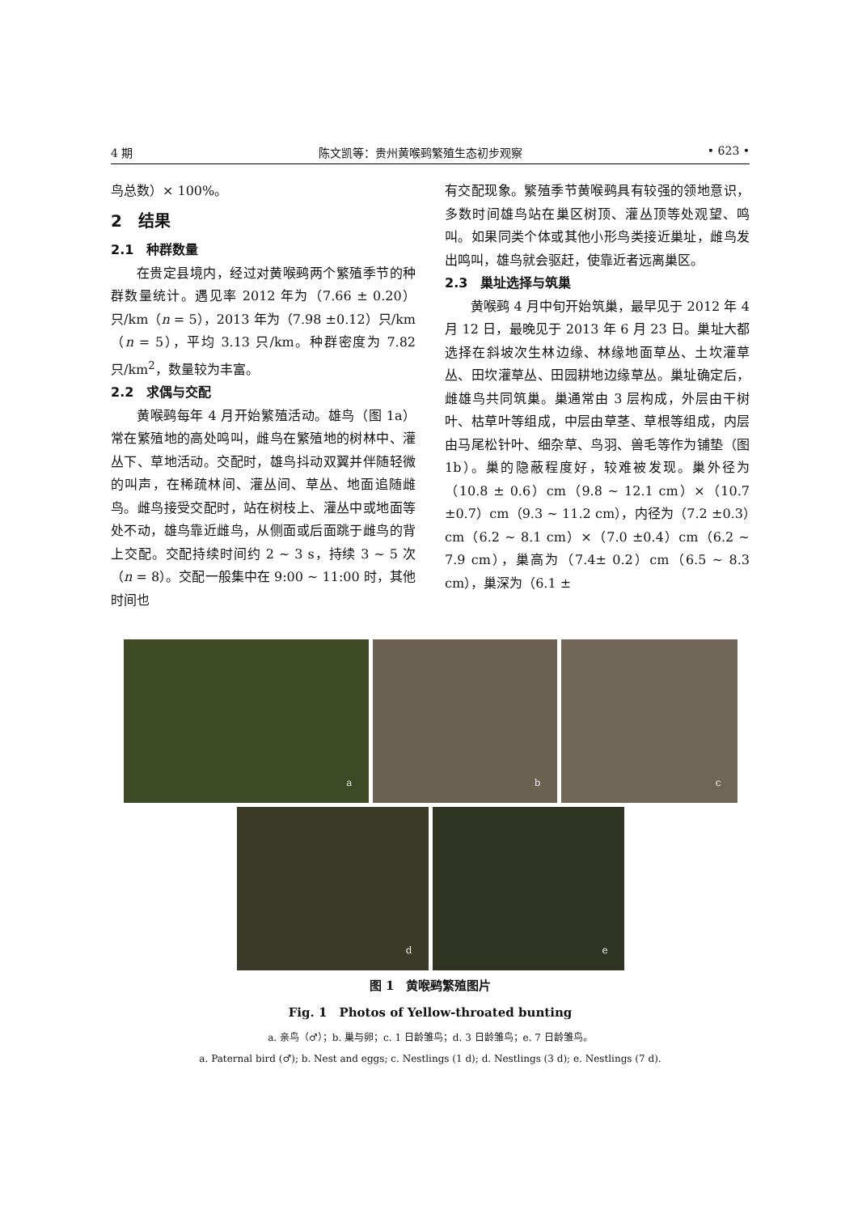4 期 陈文凯等：贵州黄喉鹀繁殖生态初步观察 • 623 •
鸟总数）× 100%。
2　结果
2.1　种群数量
在贵定县境内，经过对黄喉鹀两个繁殖季节的种群数量统计。遇见率 2012 年为（7.66 ± 0.20）只/km（n = 5），2013 年为（7.98 ±0.12）只/km（n = 5），平均 3.13 只/km。种群密度为 7.82 只/km<sup>2</sup>，数量较为丰富。
2.2　求偶与交配
黄喉鹀每年 4 月开始繁殖活动。雄鸟（图 1a）常在繁殖地的高处鸣叫，雌鸟在繁殖地的树林中、灌丛下、草地活动。交配时，雄鸟抖动双翼并伴随轻微的叫声，在稀疏林间、灌丛间、草丛、地面追随雌鸟。雌鸟接受交配时，站在树枝上、灌丛中或地面等处不动，雄鸟靠近雌鸟，从侧面或后面跳于雌鸟的背上交配。交配持续时间约 2 ~ 3 s，持续 3 ~ 5 次（n = 8）。交配一般集中在 9:00 ~ 11:00 时，其他时间也
有交配现象。繁殖季节黄喉鹀具有较强的领地意识，多数时间雄鸟站在巢区树顶、灌丛顶等处观望、鸣叫。如果同类个体或其他小形鸟类接近巢址，雌鸟发出鸣叫，雄鸟就会驱赶，使靠近者远离巢区。
2.3　巢址选择与筑巢
黄喉鹀 4 月中旬开始筑巢，最早见于 2012 年 4 月 12 日，最晚见于 2013 年 6 月 23 日。巢址大都选择在斜坡次生林边缘、林缘地面草丛、土坎灌草丛、田坎灌草丛、田园耕地边缘草丛。巢址确定后，雌雄鸟共同筑巢。巢通常由 3 层构成，外层由干树叶、枯草叶等组成，中层由草茎、草根等组成，内层由马尾松针叶、细杂草、鸟羽、兽毛等作为铺垫（图 1b）。巢的隐蔽程度好，较难被发现。巢外径为（10.8 ± 0.6）cm（9.8 ~ 12.1 cm）×（10.7 ±0.7）cm（9.3 ~ 11.2 cm），内径为（7.2 ±0.3）cm（6.2 ~ 8.1 cm）×（7.0 ±0.4）cm（6.2 ~ 7.9 cm），巢高为（7.4± 0.2）cm（6.5 ~ 8.3 cm），巢深为（6.1 ±
a
b
c
d
e
图 1　黄喉鹀繁殖图片
Fig. 1　Photos of Yellow-throated bunting
a. 亲鸟（♂）；b. 巢与卵；c. 1 日龄雏鸟；d. 3 日龄雏鸟；e. 7 日龄雏鸟。
a. Paternal bird (♂); b. Nest and eggs; c. Nestlings (1 d); d. Nestlings (3 d); e. Nestlings (7 d).